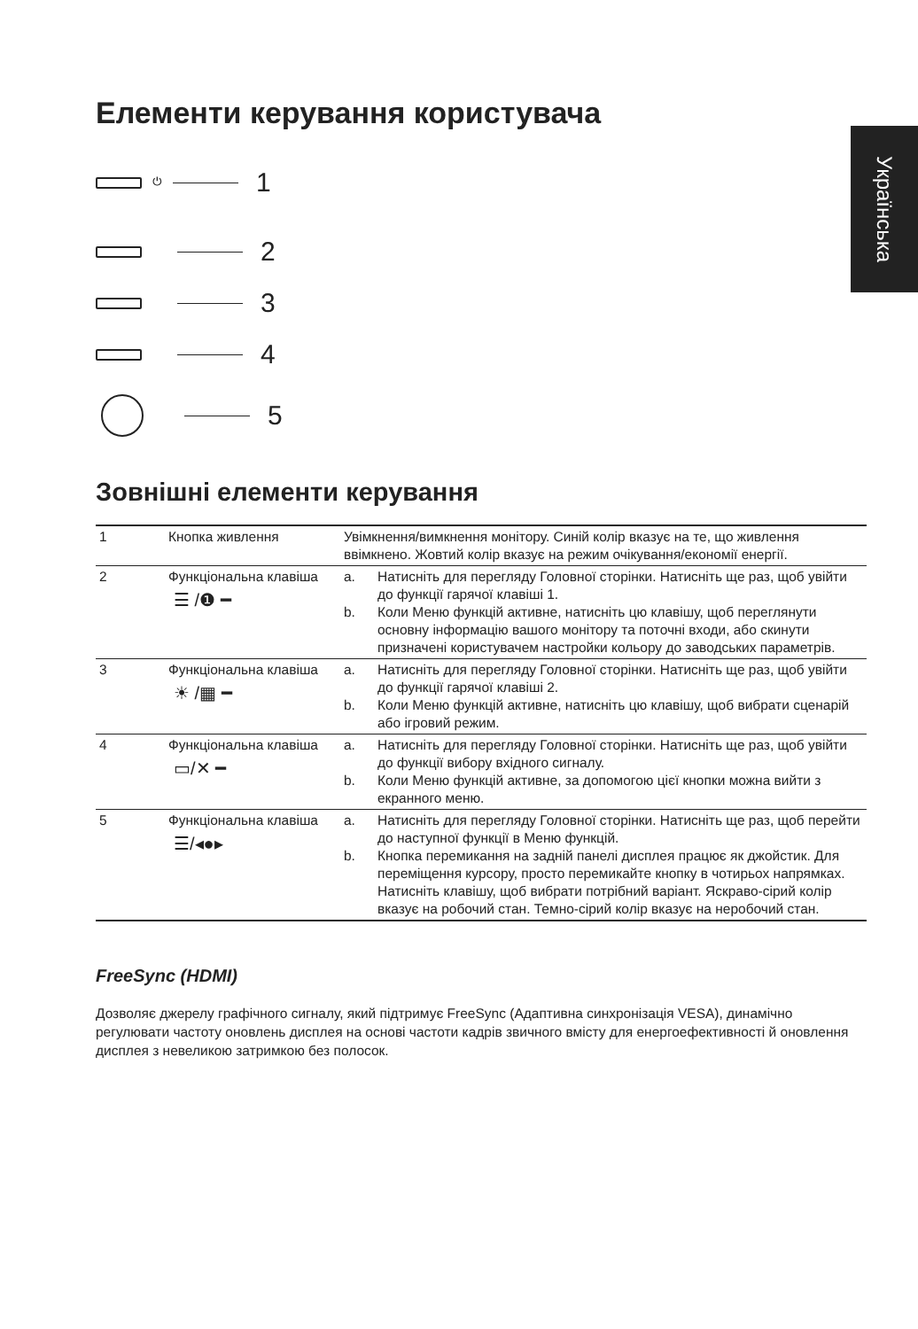Українська
Елементи керування користувача
⏻
1
2
3
4
5
Зовнішні елементи керування
| 1 | Кнопка живлення | Увімкнення/вимкнення монітору. Синій колір вказує на те, що живлення ввімкнено. Жовтий колір вказує на режим очікування/економії енергії. | |
| 2 | Функціональна клавіша ☰ /❶ ━ | a. b. | Натисніть для перегляду Головної сторінки. Натисніть ще раз, щоб увійти до функції гарячої клавіші 1. Коли Меню функцій активне, натисніть цю клавішу, щоб переглянути основну інформацію вашого монітору та поточні входи, або скинути призначені користувачем настройки кольору до заводських параметрів. |
| 3 | Функціональна клавіша ☀ /▦ ━ | a. b. | Натисніть для перегляду Головної сторінки. Натисніть ще раз, щоб увійти до функції гарячої клавіші 2. Коли Меню функцій активне, натисніть цю клавішу, щоб вибрати сценарій або ігровий режим. |
| 4 | Функціональна клавіша ▭/✕ ━ | a. b. | Натисніть для перегляду Головної сторінки. Натисніть ще раз, щоб увійти до функції вибору вхідного сигналу. Коли Меню функцій активне, за допомогою цієї кнопки можна вийти з екранного меню. |
| 5 | Функціональна клавіша ☰/◂●▸ | a. b. | Натисніть для перегляду Головної сторінки. Натисніть ще раз, щоб перейти до наступної функції в Меню функцій. Кнопка перемикання на задній панелі дисплея працює як джойстик. Для переміщення курсору, просто перемикайте кнопку в чотирьох напрямках. Натисніть клавішу, щоб вибрати потрібний варіант. Яскраво-сірий колір вказує на робочий стан. Темно-сірий колір вказує на неробочий стан. |
FreeSync (HDMI)
Дозволяє джерелу графічного сигналу, який підтримує FreeSync (Адаптивна синхронізація VESA), динамічно регулювати частоту оновлень дисплея на основі частоти кадрів звичного вмісту для енергоефективності й оновлення дисплея з невеликою затримкою без полосок.